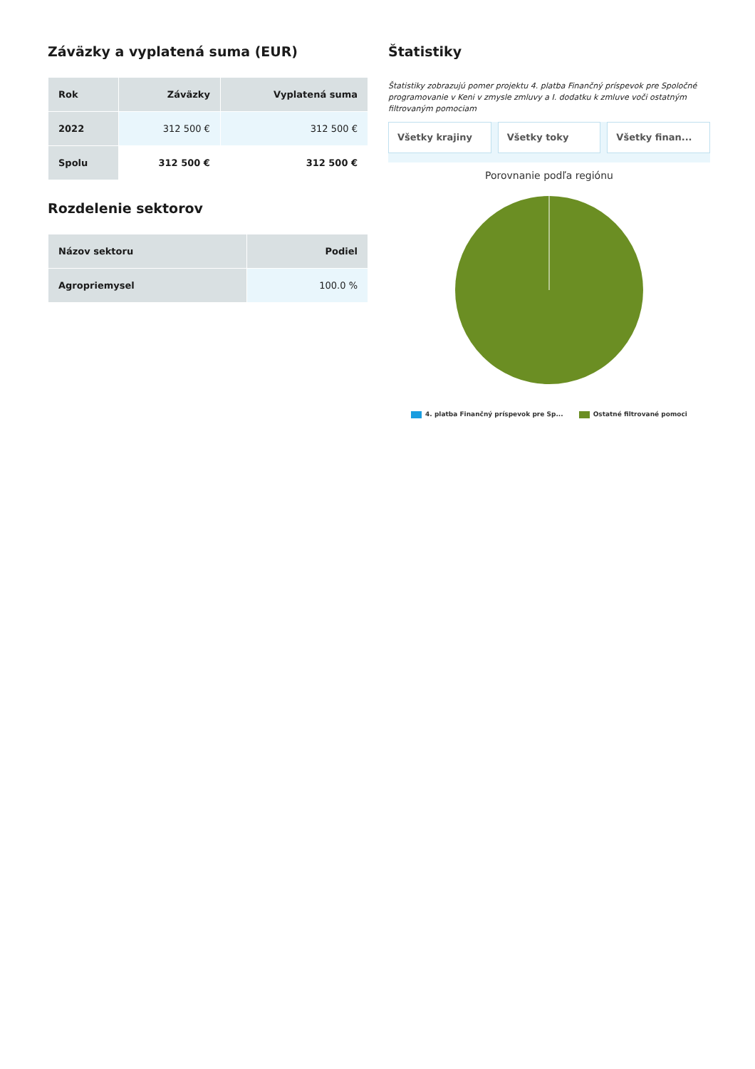Záväzky a vyplatená suma (EUR)
| Rok | Záväzky | Vyplatená suma |
| --- | --- | --- |
| 2022 | 312 500 € | 312 500 € |
| Spolu | 312 500 € | 312 500 € |
Rozdelenie sektorov
| Názov sektoru | Podiel |
| --- | --- |
| Agropriemysel | 100.0 % |
Štatistiky
Štatistiky zobrazujú pomer projektu 4. platba Finančný príspevok pre Spoločné programovanie v Keni v zmysle zmluvy a I. dodatku k zmluve voči ostatným filtrovaným pomociam
Všetky krajiny Všetky toky Všetky finan...
Porovnanie podľa regiónu
4. platba Finančný príspevok pre Sp... Ostatné filtrované pomoci